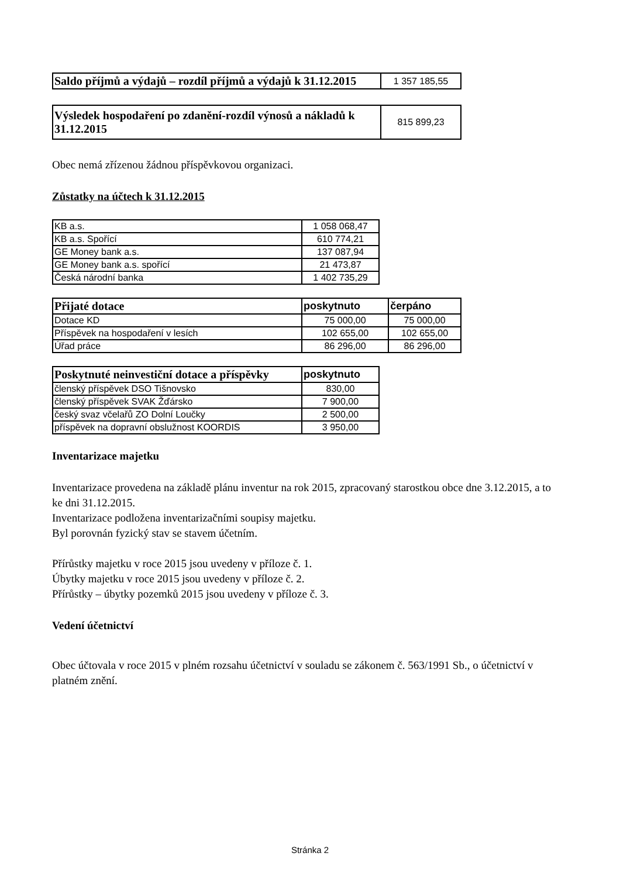| Saldo příjmů a výdajů – rozdíl příjmů a výdajů k 31.12.2015 | 1 357 185,55 |
| Výsledek hospodaření po zdanění-rozdíl výnosů a nákladů k 31.12.2015 | 815 899,23 |
Obec nemá zřízenou žádnou příspěvkovou organizaci.
Zůstatky na účtech k 31.12.2015
| KB a.s. | 1 058 068,47 |
| KB a.s. Spořící | 610 774,21 |
| GE Money bank a.s. | 137 087,94 |
| GE Money bank a.s. spořící | 21 473,87 |
| Česká národní banka | 1 402 735,29 |
| Přijaté dotace | poskytnuto | čerpáno |
| --- | --- | --- |
| Dotace KD | 75 000,00 | 75 000,00 |
| Příspěvek na hospodaření v lesích | 102 655,00 | 102 655,00 |
| Úřad práce | 86 296,00 | 86 296,00 |
| Poskytnuté neinvestiční dotace a příspěvky | poskytnuto |
| --- | --- |
| členský příspěvek DSO Tišnovsko | 830,00 |
| členský příspěvek SVAK Žďársko | 7 900,00 |
| český svaz včelařů ZO Dolní Loučky | 2 500,00 |
| příspěvek na dopravní obslužnost KOORDIS | 3 950,00 |
Inventarizace majetku
Inventarizace provedena na základě plánu inventur na rok 2015, zpracovaný starostkou obce dne 3.12.2015, a to ke dni 31.12.2015.
Inventarizace podložena inventarizačními soupisy majetku.
Byl porovnán fyzický stav se stavem účetním.
Přírůstky majetku v roce 2015 jsou uvedeny v příloze č. 1.
Úbytky majetku v roce 2015 jsou uvedeny v příloze č. 2.
Přírůstky – úbytky pozemků 2015 jsou uvedeny v příloze č. 3.
Vedení účetnictví
Obec účtovala v roce 2015 v plném rozsahu účetnictví v souladu se zákonem č. 563/1991 Sb., o účetnictví v platném znění.
Stránka 2